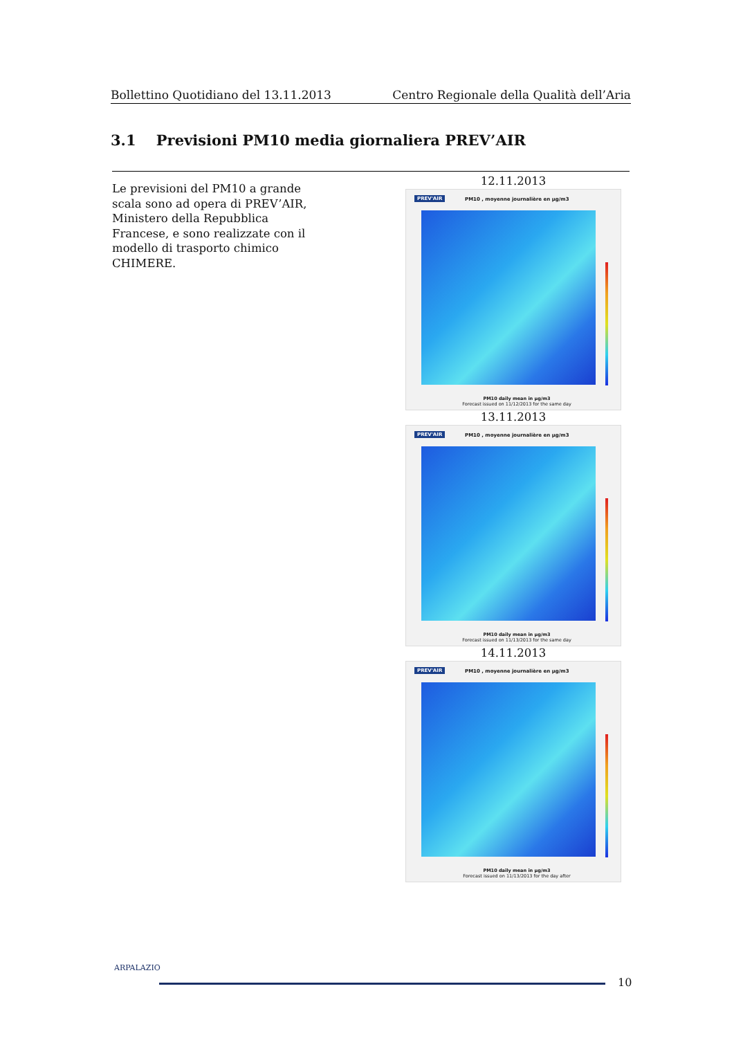Bollettino Quotidiano del 13.11.2013 Centro Regionale della Qualità dell’Aria
3.1 Previsioni PM10 media giornaliera PREV’AIR
Le previsioni del PM10 a grande scala sono ad opera di PREV’AIR, Ministero della Repubblica Francese, e sono realizzate con il modello di trasporto chimico CHIMERE.
12.11.2013
PREV'AIR PM10 , moyenne journalière en µg/m3
PM10 daily mean in µg/m3
Forecast issued on 11/12/2013 for the same day
13.11.2013
PREV'AIR PM10 , moyenne journalière en µg/m3
PM10 daily mean in µg/m3
Forecast issued on 11/13/2013 for the same day
14.11.2013
PREV'AIR PM10 , moyenne journalière en µg/m3
PM10 daily mean in µg/m3
Forecast issued on 11/13/2013 for the day after
ARPALAZIO
10